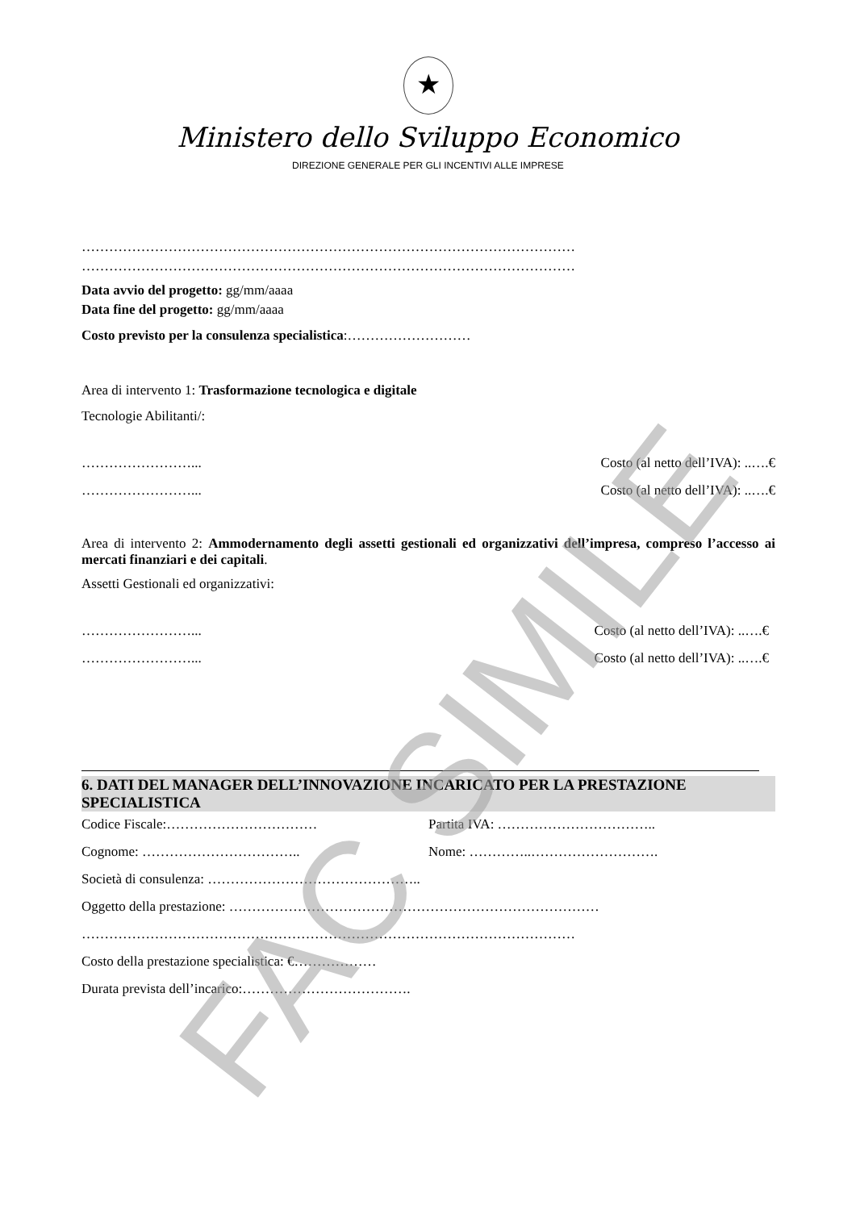★
Ministero dello Sviluppo Economico
DIREZIONE GENERALE PER GLI INCENTIVI ALLE IMPRESE
………………………………………………………………………………………………
………………………………………………………………………………………………
Data avvio del progetto: gg/mm/aaaa
Data fine del progetto: gg/mm/aaaa
Costo previsto per la consulenza specialistica:………………………
Area di intervento 1: Trasformazione tecnologica e digitale
Tecnologie Abilitanti/:
……………………... Costo (al netto dell’IVA): ..….€
……………………... Costo (al netto dell’IVA): ..….€
Area di intervento 2: Ammodernamento degli assetti gestionali ed organizzativi dell’impresa, compreso l’accesso ai mercati finanziari e dei capitali.
Assetti Gestionali ed organizzativi:
……………………... Costo (al netto dell’IVA): ..….€
……………………... Costo (al netto dell’IVA): ..….€
6. DATI DEL MANAGER DELL’INNOVAZIONE INCARICATO PER LA PRESTAZIONE SPECIALISTICA
Codice Fiscale:…………………………… Partita IVA: ……………………………..
Cognome: …………………………….. Nome: …………..……………………….
Società di consulenza: ………………………………………..
Oggetto della prestazione: ………………………………………………………………………
………………………………………………………………………………………………
Costo della prestazione specialistica: €………………
Durata prevista dell’incarico:……………………………….
FAC SIMILE